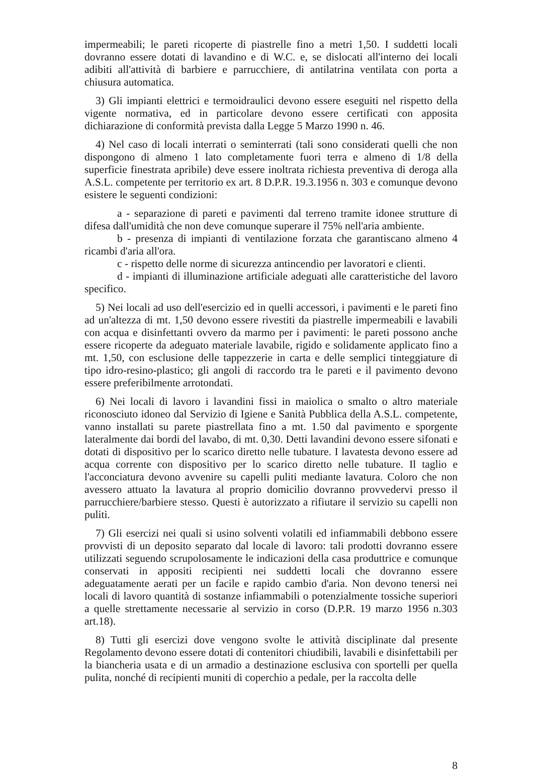impermeabili; le pareti ricoperte di piastrelle fino a metri 1,50. I suddetti locali dovranno essere dotati di lavandino e di W.C. e, se dislocati all'interno dei locali adibiti all'attività di barbiere e parrucchiere, di antilatrina ventilata con porta a chiusura automatica.
3) Gli impianti elettrici e termoidraulici devono essere eseguiti nel rispetto della vigente normativa, ed in particolare devono essere certificati con apposita dichiarazione di conformità prevista dalla Legge 5 Marzo 1990 n. 46.
4) Nel caso di locali interrati o seminterrati (tali sono considerati quelli che non dispongono di almeno 1 lato completamente fuori terra e almeno di 1/8 della superficie finestrata apribile) deve essere inoltrata richiesta preventiva di deroga alla A.S.L. competente per territorio ex art. 8 D.P.R. 19.3.1956 n. 303 e comunque devono esistere le seguenti condizioni:
a - separazione di pareti e pavimenti dal terreno tramite idonee strutture di difesa dall'umidità che non deve comunque superare il 75% nell'aria ambiente.
b - presenza di impianti di ventilazione forzata che garantiscano almeno 4 ricambi d'aria all'ora.
c - rispetto delle norme di sicurezza antincendio per lavoratori e clienti.
d - impianti di illuminazione artificiale adeguati alle caratteristiche del lavoro specifico.
5) Nei locali ad uso dell'esercizio ed in quelli accessori, i pavimenti e le pareti fino ad un'altezza di mt. 1,50 devono essere rivestiti da piastrelle impermeabili e lavabili con acqua e disinfettanti ovvero da marmo per i pavimenti: le pareti possono anche essere ricoperte da adeguato materiale lavabile, rigido e solidamente applicato fino a mt. 1,50, con esclusione delle tappezzerie in carta e delle semplici tinteggiature di tipo idro-resino-plastico; gli angoli di raccordo tra le pareti e il pavimento devono essere preferibilmente arrotondati.
6) Nei locali di lavoro i lavandini fissi in maiolica o smalto o altro materiale riconosciuto idoneo dal Servizio di Igiene e Sanità Pubblica della A.S.L. competente, vanno installati su parete piastrellata fino a mt. 1.50 dal pavimento e sporgente lateralmente dai bordi del lavabo, di mt. 0,30. Detti lavandini devono essere sifonati e dotati di dispositivo per lo scarico diretto nelle tubature. I lavatesta devono essere ad acqua corrente con dispositivo per lo scarico diretto nelle tubature. Il taglio e l'acconciatura devono avvenire su capelli puliti mediante lavatura. Coloro che non avessero attuato la lavatura al proprio domicilio dovranno provvedervi presso il parrucchiere/barbiere stesso. Questi è autorizzato a rifiutare il servizio su capelli non puliti.
7) Gli esercizi nei quali si usino solventi volatili ed infiammabili debbono essere provvisti di un deposito separato dal locale di lavoro: tali prodotti dovranno essere utilizzati seguendo scrupolosamente le indicazioni della casa produttrice e comunque conservati in appositi recipienti nei suddetti locali che dovranno essere adeguatamente aerati per un facile e rapido cambio d'aria. Non devono tenersi nei locali di lavoro quantità di sostanze infiammabili o potenzialmente tossiche superiori a quelle strettamente necessarie al servizio in corso (D.P.R. 19 marzo 1956 n.303 art.18).
8) Tutti gli esercizi dove vengono svolte le attività disciplinate dal presente Regolamento devono essere dotati di contenitori chiudibili, lavabili e disinfettabili per la biancheria usata e di un armadio a destinazione esclusiva con sportelli per quella pulita, nonché di recipienti muniti di coperchio a pedale, per la raccolta delle
8